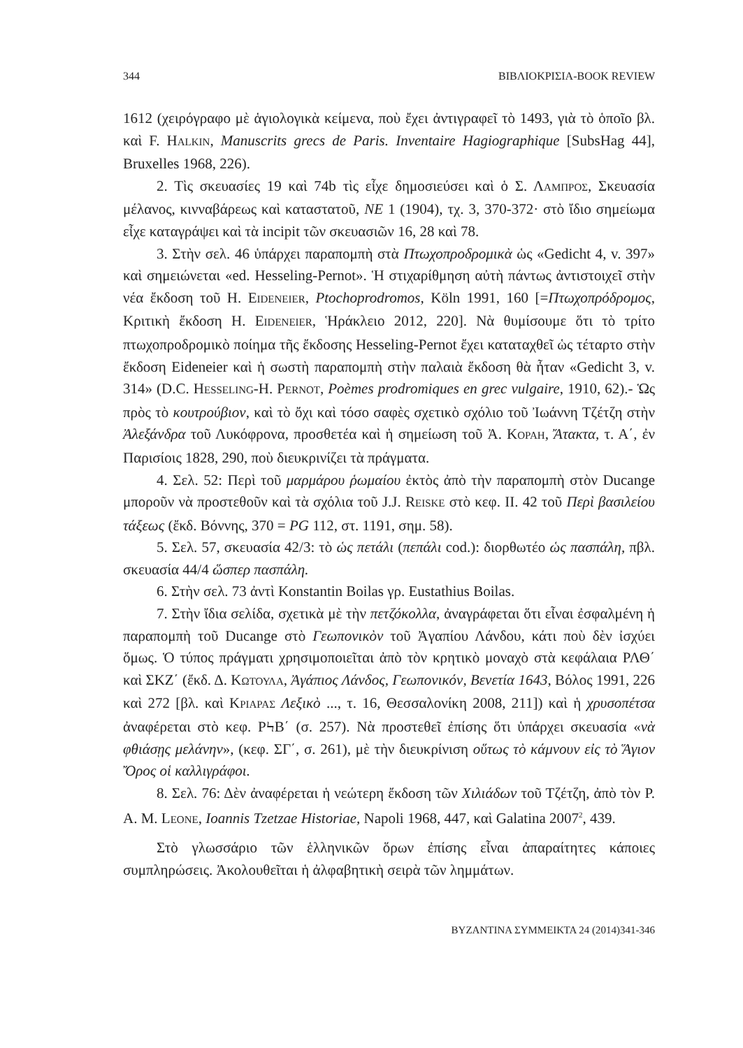344 ΒΙΒΛΙΟΚΡΙΣΙΑ-BOOK REVIEW
1612 (χειρόγραφο μὲ ἁγιολογικὰ κείμενα, ποὺ ἔχει ἀντιγραφεῖ τὸ 1493, γιὰ τὸ ὁποῖο βλ. καὶ F. HALKIN, Manuscrits grecs de Paris. Inventaire Hagiographique [SubsHag 44], Bruxelles 1968, 226).
2. Τὶς σκευασίες 19 καὶ 74b τὶς εἶχε δημοσιεύσει καὶ ὁ Σ. ΛΑΜΠΡΟΣ, Σκευασία μέλανος, κινναβάρεως καὶ καταστατοῦ, ΝΕ 1 (1904), τχ. 3, 370-372· στὸ ἴδιο σημείωμα εἶχε καταγράψει καὶ τὰ incipit τῶν σκευασιῶν 16, 28 καὶ 78.
3. Στὴν σελ. 46 ὑπάρχει παραπομπὴ στὰ Πτωχοπροδρομικὰ ὡς «Gedicht 4, v. 397» καὶ σημειώνεται «ed. Hesseling-Pernot». Ἡ στιχαρίθμηση αὐτὴ πάντως ἀντιστοιχεῖ στὴν νέα ἔκδοση τοῦ H. EIDENEIER, Ptochoprodromos, Köln 1991, 160 [=Πτωχοπρόδρομος, Κριτικὴ ἔκδοση H. EIDENEIER, Ἡράκλειο 2012, 220]. Νὰ θυμίσουμε ὅτι τὸ τρίτο πτωχοπροδρομικὸ ποίημα τῆς ἔκδοσης Hesseling-Pernot ἔχει καταταχθεῖ ὡς τέταρτο στὴν ἔκδοση Eideneier καὶ ἡ σωστὴ παραπομπὴ στὴν παλαιὰ ἔκδοση θὰ ἦταν «Gedicht 3, v. 314» (D.C. HESSELING-H. PERNOT, Poèmes prodromiques en grec vulgaire, 1910, 62).- Ὡς πρὸς τὸ κουτρούβιον, καὶ τὸ ὄχι καὶ τόσο σαφὲς σχετικὸ σχόλιο τοῦ Ἰωάννη Τζέτζη στὴν Ἀλεξάνδρα τοῦ Λυκόφρονα, προσθετέα καὶ ἡ σημείωση τοῦ Ἀ. ΚΟΡΑΗ, Ἄτακτα, τ. Α΄, ἐν Παρισίοις 1828, 290, ποὺ διευκρινίζει τὰ πράγματα.
4. Σελ. 52: Περὶ τοῦ μαρμάρου ῥωμαίου ἐκτὸς ἀπὸ τὴν παραπομπὴ στὸν Ducange μποροῦν νὰ προστεθοῦν καὶ τὰ σχόλια τοῦ J.J. REISKE στὸ κεφ. II. 42 τοῦ Περὶ βασιλείου τάξεως (ἔκδ. Βόννης, 370 = PG 112, στ. 1191, σημ. 58).
5. Σελ. 57, σκευασία 42/3: τὸ ὡς πετάλι (πεπάλι cod.): διορθωτέο ὡς πασπάλη, πβλ. σκευασία 44/4 ὥσπερ πασπάλη.
6. Στὴν σελ. 73 ἀντὶ Konstantin Boilas γρ. Eustathius Boilas.
7. Στὴν ἴδια σελίδα, σχετικὰ μὲ τὴν πετζόκολλα, ἀναγράφεται ὅτι εἶναι ἐσφαλμένη ἡ παραπομπὴ τοῦ Ducange στὸ Γεωπονικὸν τοῦ Ἀγαπίου Λάνδου, κάτι ποὺ δὲν ἰσχύει ὅμως. Ὁ τύπος πράγματι χρησιμοποιεῖται ἀπὸ τὸν κρητικὸ μοναχὸ στὰ κεφάλαια ΡΛΘ΄ καὶ ΣΚΖ΄ (ἔκδ. Δ. ΚΩΤΟΥΛΑ, Ἀγάπιος Λάνδος, Γεωπονικόν, Βενετία 1643, Βόλος 1991, 226 καὶ 272 [βλ. καὶ ΚΡΙΑΡΑΣ Λεξικὸ ..., τ. 16, Θεσσαλονίκη 2008, 211]) καὶ ἡ χρυσοπέτσα ἀναφέρεται στὸ κεφ. ΡϞΒ΄ (σ. 257). Νὰ προστεθεῖ ἐπίσης ὅτι ὑπάρχει σκευασία «νὰ φθιάσῃς μελάνην», (κεφ. ΣΓ΄, σ. 261), μὲ τὴν διευκρίνιση οὕτως τὸ κάμνουν εἰς τὸ Ἅγιον Ὄρος οἱ καλλιγράφοι.
8. Σελ. 76: Δὲν ἀναφέρεται ἡ νεώτερη ἔκδοση τῶν Χιλιάδων τοῦ Τζέτζη, ἀπὸ τὸν P. A. M. LEONE, Ioannis Tzetzae Historiae, Napoli 1968, 447, καὶ Galatina 2007<sup>2</sup>, 439.
Στὸ γλωσσάριο τῶν ἑλληνικῶν ὅρων ἐπίσης εἶναι ἀπαραίτητες κάποιες συμπληρώσεις. Ἀκολουθεῖται ἡ ἀλφαβητικὴ σειρὰ τῶν λημμάτων.
BYZANTINA ΣΥΜΜΕΙΚΤΑ 24 (2014)341-346